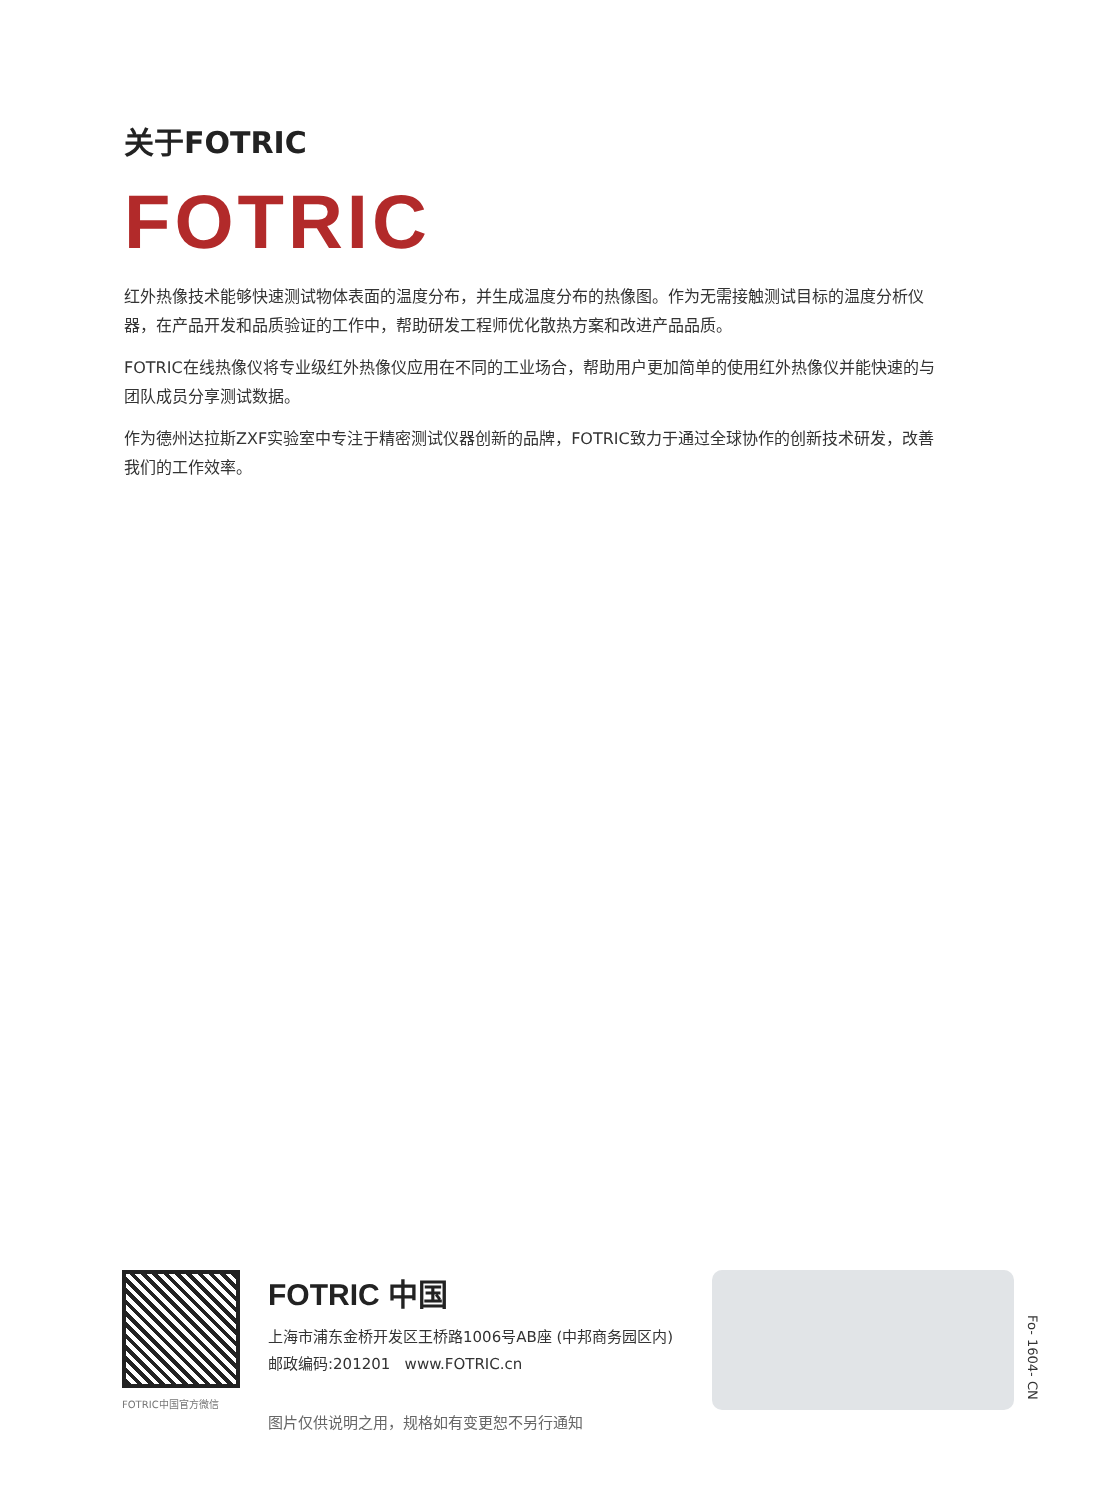关于FOTRIC
FOTRIC
红外热像技术能够快速测试物体表面的温度分布，并生成温度分布的热像图。作为无需接触测试目标的温度分析仪器，在产品开发和品质验证的工作中，帮助研发工程师优化散热方案和改进产品品质。
FOTRIC在线热像仪将专业级红外热像仪应用在不同的工业场合，帮助用户更加简单的使用红外热像仪并能快速的与团队成员分享测试数据。
作为德州达拉斯ZXF实验室中专注于精密测试仪器创新的品牌，FOTRIC致力于通过全球协作的创新技术研发，改善我们的工作效率。
FOTRIC中国官方微信
FOTRIC 中国
上海市浦东金桥开发区王桥路1006号AB座 (中邦商务园区内)
邮政编码:201201 www.FOTRIC.cn
图片仅供说明之用，规格如有变更恕不另行通知
Fo- 1604- CN